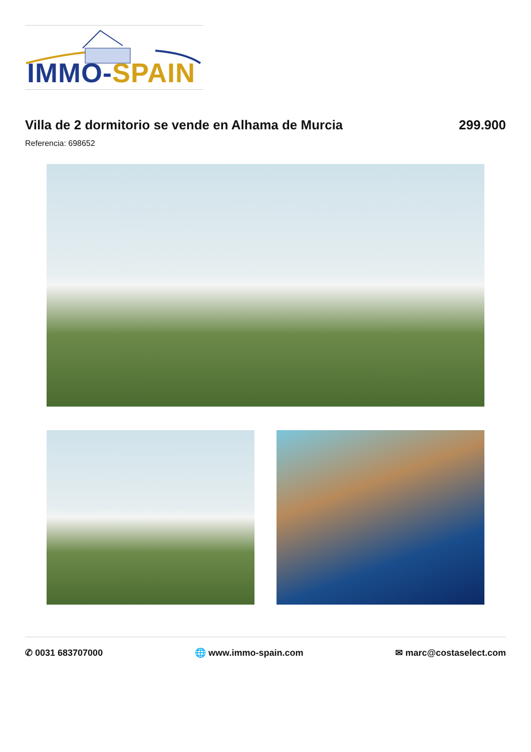IMMO-SPAIN
Villa de 2 dormitorio se vende en Alhama de Murcia
299.900
Referencia: 698652
✆ 0031 683707000 🌐 www.immo-spain.com ✉ marc@costaselect.com